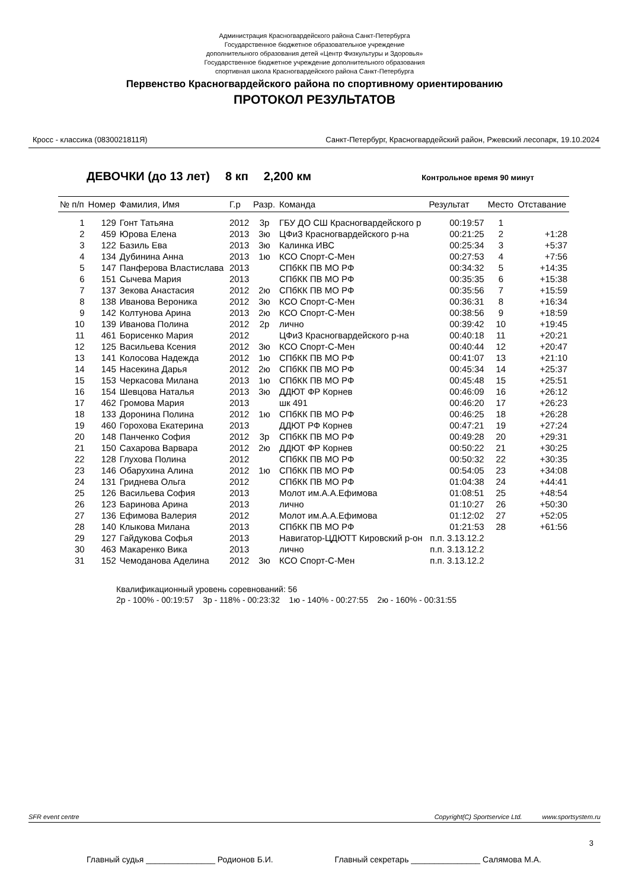Администрация Красногвардейского района Санкт-Петербурга
Государственное бюджетное образовательное учреждение
дополнительного образования детей «Центр Физкультуры и Здоровья»
Государственное бюджетное учреждение дополнительного образования
спортивная школа Красногвардейского района Санкт-Петербурга
Первенство Красногвардейского района по спортивному ориентированию
ПРОТОКОЛ РЕЗУЛЬТАТОВ
Кросс - классика (0830021811Я) Санкт-Петербург, Красногвардейский район, Ржевский лесопарк, 19.10.2024
ДЕВОЧКИ (до 13 лет) 8 кп 2,200 км Контрольное время 90 минут
| № п/п | Номер | Фамилия, Имя | Г.р | Разр. | Команда | Результат | Место | Отставание |
| --- | --- | --- | --- | --- | --- | --- | --- | --- |
| 1 | 129 | Гонт Татьяна | 2012 | 3р | ГБУ ДО СШ Красногвардейского р | 00:19:57 | 1 | |
| 2 | 459 | Юрова Елена | 2013 | 3ю | ЦФиЗ Красногвардейского р-на | 00:21:25 | 2 | +1:28 |
| 3 | 122 | Базиль Ева | 2013 | 3ю | Калинка ИВС | 00:25:34 | 3 | +5:37 |
| 4 | 134 | Дубинина Анна | 2013 | 1ю | КСО Спорт-С-Мен | 00:27:53 | 4 | +7:56 |
| 5 | 147 | Панферова Властислава | 2013 | | СПбКК ПВ МО РФ | 00:34:32 | 5 | +14:35 |
| 6 | 151 | Сычева Мария | 2013 | | СПбКК ПВ МО РФ | 00:35:35 | 6 | +15:38 |
| 7 | 137 | Зекова Анастасия | 2012 | 2ю | СПбКК ПВ МО РФ | 00:35:56 | 7 | +15:59 |
| 8 | 138 | Иванова Вероника | 2012 | 3ю | КСО Спорт-С-Мен | 00:36:31 | 8 | +16:34 |
| 9 | 142 | Колтунова Арина | 2013 | 2ю | КСО Спорт-С-Мен | 00:38:56 | 9 | +18:59 |
| 10 | 139 | Иванова Полина | 2012 | 2р | лично | 00:39:42 | 10 | +19:45 |
| 11 | 461 | Борисенко Мария | 2012 | | ЦФиЗ Красногвардейского р-на | 00:40:18 | 11 | +20:21 |
| 12 | 125 | Васильева Ксения | 2012 | 3ю | КСО Спорт-С-Мен | 00:40:44 | 12 | +20:47 |
| 13 | 141 | Колосова Надежда | 2012 | 1ю | СПбКК ПВ МО РФ | 00:41:07 | 13 | +21:10 |
| 14 | 145 | Насекина Дарья | 2012 | 2ю | СПбКК ПВ МО РФ | 00:45:34 | 14 | +25:37 |
| 15 | 153 | Черкасова Милана | 2013 | 1ю | СПбКК ПВ МО РФ | 00:45:48 | 15 | +25:51 |
| 16 | 154 | Шевцова Наталья | 2013 | 3ю | ДДЮТ ФР Корнев | 00:46:09 | 16 | +26:12 |
| 17 | 462 | Громова Мария | 2013 | | шк 491 | 00:46:20 | 17 | +26:23 |
| 18 | 133 | Доронина Полина | 2012 | 1ю | СПбКК ПВ МО РФ | 00:46:25 | 18 | +26:28 |
| 19 | 460 | Горохова Екатерина | 2013 | | ДДЮТ РФ Корнев | 00:47:21 | 19 | +27:24 |
| 20 | 148 | Панченко София | 2012 | 3р | СПбКК ПВ МО РФ | 00:49:28 | 20 | +29:31 |
| 21 | 150 | Сахарова Варвара | 2012 | 2ю | ДДЮТ ФР Корнев | 00:50:22 | 21 | +30:25 |
| 22 | 128 | Глухова Полина | 2012 | | СПбКК ПВ МО РФ | 00:50:32 | 22 | +30:35 |
| 23 | 146 | Обарухина Алина | 2012 | 1ю | СПбКК ПВ МО РФ | 00:54:05 | 23 | +34:08 |
| 24 | 131 | Гриднева Ольга | 2012 | | СПбКК ПВ МО РФ | 01:04:38 | 24 | +44:41 |
| 25 | 126 | Васильева София | 2013 | | Молот им.А.А.Ефимова | 01:08:51 | 25 | +48:54 |
| 26 | 123 | Баринова Арина | 2013 | | лично | 01:10:27 | 26 | +50:30 |
| 27 | 136 | Ефимова Валерия | 2012 | | Молот им.А.А.Ефимова | 01:12:02 | 27 | +52:05 |
| 28 | 140 | Клыкова Милана | 2013 | | СПбКК ПВ МО РФ | 01:21:53 | 28 | +61:56 |
| 29 | 127 | Гайдукова Софья | 2013 | | Навигатор-ЦДЮТТ Кировский р-он | п.п. 3.13.12.2 | | |
| 30 | 463 | Макаренко Вика | 2013 | | лично | п.п. 3.13.12.2 | | |
| 31 | 152 | Чемоданова Аделина | 2012 | 3ю | КСО Спорт-С-Мен | п.п. 3.13.12.2 | | |
Квалификационный уровень соревнований: 56
2р - 100% - 00:19:57 3р - 118% - 00:23:32 1ю - 140% - 00:27:55 2ю - 160% - 00:31:55
SFR event centre Copyright(C) Sportservice Ltd. www.sportsystem.ru
3
Главный судья _______________ Родионов Б.И. Главный секретарь _______________ Салямова М.А.